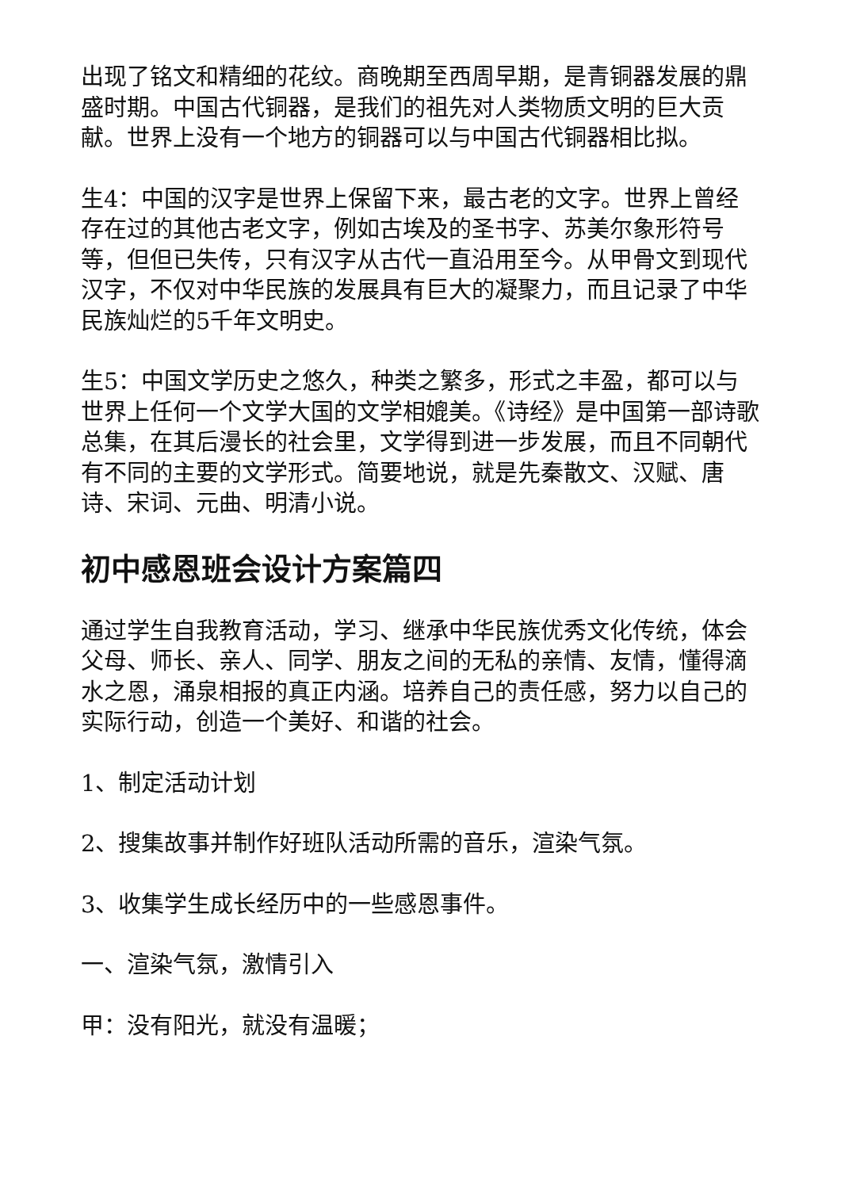出现了铭文和精细的花纹。商晚期至西周早期，是青铜器发展的鼎盛时期。中国古代铜器，是我们的祖先对人类物质文明的巨大贡献。世界上没有一个地方的铜器可以与中国古代铜器相比拟。
生4：中国的汉字是世界上保留下来，最古老的文字。世界上曾经存在过的其他古老文字，例如古埃及的圣书字、苏美尔象形符号等，但但已失传，只有汉字从古代一直沿用至今。从甲骨文到现代汉字，不仅对中华民族的发展具有巨大的凝聚力，而且记录了中华民族灿烂的5千年文明史。
生5：中国文学历史之悠久，种类之繁多，形式之丰盈，都可以与世界上任何一个文学大国的文学相媲美。《诗经》是中国第一部诗歌总集，在其后漫长的社会里，文学得到进一步发展，而且不同朝代有不同的主要的文学形式。简要地说，就是先秦散文、汉赋、唐诗、宋词、元曲、明清小说。
初中感恩班会设计方案篇四
通过学生自我教育活动，学习、继承中华民族优秀文化传统，体会父母、师长、亲人、同学、朋友之间的无私的亲情、友情，懂得滴水之恩，涌泉相报的真正内涵。培养自己的责任感，努力以自己的实际行动，创造一个美好、和谐的社会。
1、制定活动计划
2、搜集故事并制作好班队活动所需的音乐，渲染气氛。
3、收集学生成长经历中的一些感恩事件。
一、渲染气氛，激情引入
甲：没有阳光，就没有温暖；